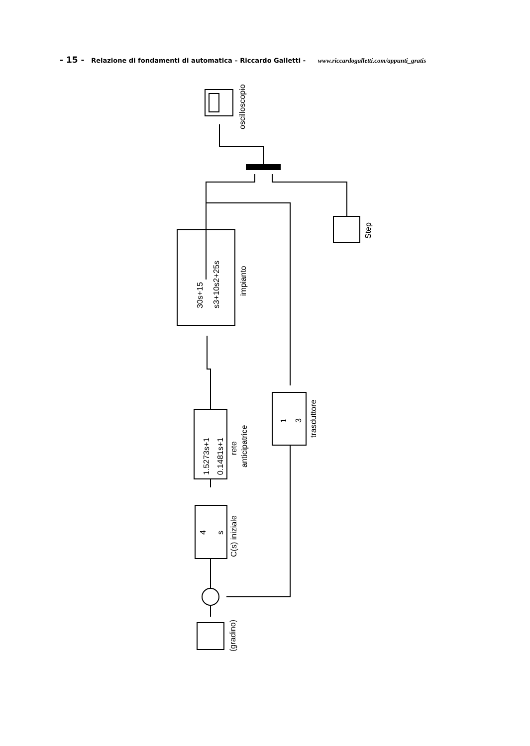- 15 - Relazione di fondamenti di automatica – Riccardo Galletti - www.riccardogalletti.com/appunti_gratis
oscilloscopio
Step
30s+15
s3+10s2+25s
impianto
1.5273s+1
0.1481s+1
rete
anticipatrice
4
s
C(s) iniziale
1
3
trasduttore
(gradino)